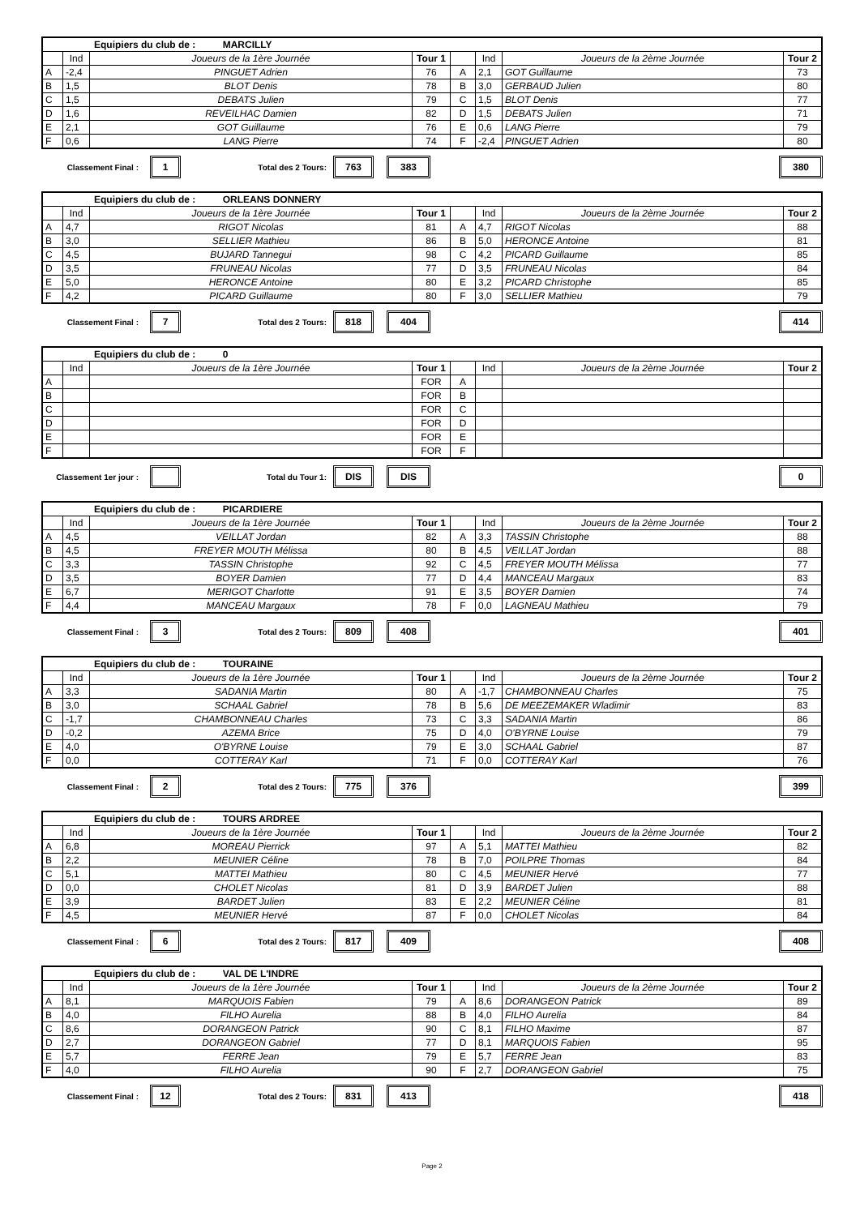| Equipiers du club de : MARCILLY | | | | | | | |
| | Ind | Joueurs de la 1ère Journée | Tour 1 | | Ind | Joueurs de la 2ème Journée | Tour 2 |
| A | -2,4 | PINGUET Adrien | 76 | A | 2,1 | GOT Guillaume | 73 |
| B | 1,5 | BLOT Denis | 78 | B | 3,0 | GERBAUD Julien | 80 |
| C | 1,5 | DEBATS Julien | 79 | C | 1,5 | BLOT Denis | 77 |
| D | 1,6 | REVEILHAC Damien | 82 | D | 1,5 | DEBATS Julien | 71 |
| E | 2,1 | GOT Guillaume | 76 | E | 0,6 | LANG Pierre | 79 |
| F | 0,6 | LANG Pierre | 74 | F | -2,4 | PINGUET Adrien | 80 |
Classement Final : 1 Total des 2 Tours: 763 383 380
| Equipiers du club de : ORLEANS DONNERY | | | | | | | |
| | Ind | Joueurs de la 1ère Journée | Tour 1 | | Ind | Joueurs de la 2ème Journée | Tour 2 |
| A | 4,7 | RIGOT Nicolas | 81 | A | 4,7 | RIGOT Nicolas | 88 |
| B | 3,0 | SELLIER Mathieu | 86 | B | 5,0 | HERONCE Antoine | 81 |
| C | 4,5 | BUJARD Tannegui | 98 | C | 4,2 | PICARD Guillaume | 85 |
| D | 3,5 | FRUNEAU Nicolas | 77 | D | 3,5 | FRUNEAU Nicolas | 84 |
| E | 5,0 | HERONCE Antoine | 80 | E | 3,2 | PICARD Christophe | 85 |
| F | 4,2 | PICARD Guillaume | 80 | F | 3,0 | SELLIER Mathieu | 79 |
Classement Final : 7 Total des 2 Tours: 818 404 414
| Equipiers du club de : 0 | | | | | | | |
| | Ind | Joueurs de la 1ère Journée | Tour 1 | | Ind | Joueurs de la 2ème Journée | Tour 2 |
| A | | | FOR | A | | | |
| B | | | FOR | B | | | |
| C | | | FOR | C | | | |
| D | | | FOR | D | | | |
| E | | | FOR | E | | | |
| F | | | FOR | F | | | |
Classement 1er jour : Total du Tour 1: DIS DIS 0
| Equipiers du club de : PICARDIERE | | | | | | | |
| | Ind | Joueurs de la 1ère Journée | Tour 1 | | Ind | Joueurs de la 2ème Journée | Tour 2 |
| A | 4,5 | VEILLAT Jordan | 82 | A | 3,3 | TASSIN Christophe | 88 |
| B | 4,5 | FREYER MOUTH Mélissa | 80 | B | 4,5 | VEILLAT Jordan | 88 |
| C | 3,3 | TASSIN Christophe | 92 | C | 4,5 | FREYER MOUTH Mélissa | 77 |
| D | 3,5 | BOYER Damien | 77 | D | 4,4 | MANCEAU Margaux | 83 |
| E | 6,7 | MERIGOT Charlotte | 91 | E | 3,5 | BOYER Damien | 74 |
| F | 4,4 | MANCEAU Margaux | 78 | F | 0,0 | LAGNEAU Mathieu | 79 |
Classement Final : 3 Total des 2 Tours: 809 408 401
| Equipiers du club de : TOURAINE | | | | | | | |
| | Ind | Joueurs de la 1ère Journée | Tour 1 | | Ind | Joueurs de la 2ème Journée | Tour 2 |
| A | 3,3 | SADANIA Martin | 80 | A | -1,7 | CHAMBONNEAU Charles | 75 |
| B | 3,0 | SCHAAL Gabriel | 78 | B | 5,6 | DE MEEZEMAKER Wladimir | 83 |
| C | -1,7 | CHAMBONNEAU Charles | 73 | C | 3,3 | SADANIA Martin | 86 |
| D | -0,2 | AZEMA Brice | 75 | D | 4,0 | O'BYRNE Louise | 79 |
| E | 4,0 | O'BYRNE Louise | 79 | E | 3,0 | SCHAAL Gabriel | 87 |
| F | 0,0 | COTTERAY Karl | 71 | F | 0,0 | COTTERAY Karl | 76 |
Classement Final : 2 Total des 2 Tours: 775 376 399
| Equipiers du club de : TOURS ARDREE | | | | | | | |
| | Ind | Joueurs de la 1ère Journée | Tour 1 | | Ind | Joueurs de la 2ème Journée | Tour 2 |
| A | 6,8 | MOREAU Pierrick | 97 | A | 5,1 | MATTEI Mathieu | 82 |
| B | 2,2 | MEUNIER Céline | 78 | B | 7,0 | POILPRE Thomas | 84 |
| C | 5,1 | MATTEI Mathieu | 80 | C | 4,5 | MEUNIER Hervé | 77 |
| D | 0,0 | CHOLET Nicolas | 81 | D | 3,9 | BARDET Julien | 88 |
| E | 3,9 | BARDET Julien | 83 | E | 2,2 | MEUNIER Céline | 81 |
| F | 4,5 | MEUNIER Hervé | 87 | F | 0,0 | CHOLET Nicolas | 84 |
Classement Final : 6 Total des 2 Tours: 817 409 408
| Equipiers du club de : VAL DE L'INDRE | | | | | | | |
| | Ind | Joueurs de la 1ère Journée | Tour 1 | | Ind | Joueurs de la 2ème Journée | Tour 2 |
| A | 8,1 | MARQUOIS Fabien | 79 | A | 8,6 | DORANGEON Patrick | 89 |
| B | 4,0 | FILHO Aurelia | 88 | B | 4,0 | FILHO Aurelia | 84 |
| C | 8,6 | DORANGEON Patrick | 90 | C | 8,1 | FILHO Maxime | 87 |
| D | 2,7 | DORANGEON Gabriel | 77 | D | 8,1 | MARQUOIS Fabien | 95 |
| E | 5,7 | FERRE Jean | 79 | E | 5,7 | FERRE Jean | 83 |
| F | 4,0 | FILHO Aurelia | 90 | F | 2,7 | DORANGEON Gabriel | 75 |
Classement Final : 12 Total des 2 Tours: 831 413 418
Page 2